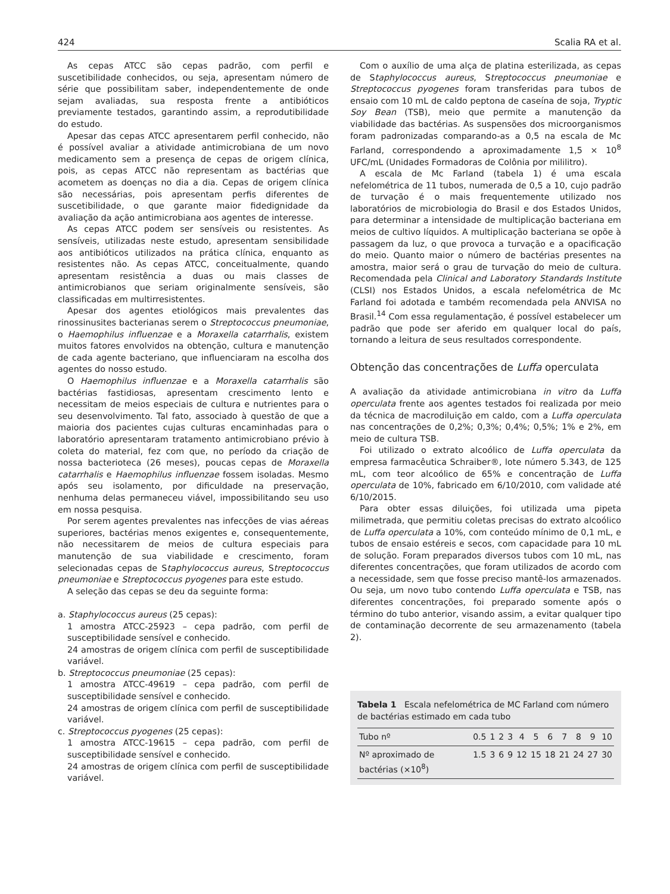424 Scalia RA et al.
As cepas ATCC são cepas padrão, com perfil e suscetibilidade conhecidos, ou seja, apresentam número de série que possibilitam saber, independentemente de onde sejam avaliadas, sua resposta frente a antibióticos previamente testados, garantindo assim, a reprodutibilidade do estudo.
Apesar das cepas ATCC apresentarem perfil conhecido, não é possível avaliar a atividade antimicrobiana de um novo medicamento sem a presença de cepas de origem clínica, pois, as cepas ATCC não representam as bactérias que acometem as doenças no dia a dia. Cepas de origem clínica são necessárias, pois apresentam perfis diferentes de suscetibilidade, o que garante maior fidedignidade da avaliação da ação antimicrobiana aos agentes de interesse.
As cepas ATCC podem ser sensíveis ou resistentes. As sensíveis, utilizadas neste estudo, apresentam sensibilidade aos antibióticos utilizados na prática clínica, enquanto as resistentes não. As cepas ATCC, conceitualmente, quando apresentam resistência a duas ou mais classes de antimicrobianos que seriam originalmente sensíveis, são classificadas em multirresistentes.
Apesar dos agentes etiológicos mais prevalentes das rinossinusites bacterianas serem o Streptococcus pneumoniae, o Haemophilus influenzae e a Moraxella catarrhalis, existem muitos fatores envolvidos na obtenção, cultura e manutenção de cada agente bacteriano, que influenciaram na escolha dos agentes do nosso estudo.
O Haemophilus influenzae e a Moraxella catarrhalis são bactérias fastidiosas, apresentam crescimento lento e necessitam de meios especiais de cultura e nutrientes para o seu desenvolvimento. Tal fato, associado à questão de que a maioria dos pacientes cujas culturas encaminhadas para o laboratório apresentaram tratamento antimicrobiano prévio à coleta do material, fez com que, no período da criação de nossa bacterioteca (26 meses), poucas cepas de Moraxella catarrhalis e Haemophilus influenzae fossem isoladas. Mesmo após seu isolamento, por dificuldade na preservação, nenhuma delas permaneceu viável, impossibilitando seu uso em nossa pesquisa.
Por serem agentes prevalentes nas infecções de vias aéreas superiores, bactérias menos exigentes e, consequentemente, não necessitarem de meios de cultura especiais para manutenção de sua viabilidade e crescimento, foram selecionadas cepas de Staphylococcus aureus, Streptococcus pneumoniae e Streptococcus pyogenes para este estudo.
A seleção das cepas se deu da seguinte forma:
a. Staphylococcus aureus (25 cepas):
1 amostra ATCC-25923 – cepa padrão, com perfil de susceptibilidade sensível e conhecido.
24 amostras de origem clínica com perfil de susceptibilidade variável.
b. Streptococcus pneumoniae (25 cepas):
1 amostra ATCC-49619 – cepa padrão, com perfil de susceptibilidade sensível e conhecido.
24 amostras de origem clínica com perfil de susceptibilidade variável.
c. Streptococcus pyogenes (25 cepas):
1 amostra ATCC-19615 – cepa padrão, com perfil de susceptibilidade sensível e conhecido.
24 amostras de origem clínica com perfil de susceptibilidade variável.
Com o auxílio de uma alça de platina esterilizada, as cepas de Staphylococcus aureus, Streptococcus pneumoniae e Streptococcus pyogenes foram transferidas para tubos de ensaio com 10 mL de caldo peptona de caseína de soja, Tryptic Soy Bean (TSB), meio que permite a manutenção da viabilidade das bactérias. As suspensões dos microorganismos foram padronizadas comparando-as a 0,5 na escala de Mc Farland, correspondendo a aproximadamente 1,5 × 10<sup>8</sup> UFC/mL (Unidades Formadoras de Colônia por mililitro).
A escala de Mc Farland (tabela 1) é uma escala nefelométrica de 11 tubos, numerada de 0,5 a 10, cujo padrão de turvação é o mais frequentemente utilizado nos laboratórios de microbiologia do Brasil e dos Estados Unidos, para determinar a intensidade de multiplicação bacteriana em meios de cultivo líquidos. A multiplicação bacteriana se opõe à passagem da luz, o que provoca a turvação e a opacificação do meio. Quanto maior o número de bactérias presentes na amostra, maior será o grau de turvação do meio de cultura. Recomendada pela Clinical and Laboratory Standards Institute (CLSI) nos Estados Unidos, a escala nefelométrica de Mc Farland foi adotada e também recomendada pela ANVISA no Brasil.<sup>14</sup> Com essa regulamentação, é possível estabelecer um padrão que pode ser aferido em qualquer local do país, tornando a leitura de seus resultados correspondente.
Obtenção das concentrações de Luffa operculata
A avaliação da atividade antimicrobiana in vitro da Luffa operculata frente aos agentes testados foi realizada por meio da técnica de macrodiluição em caldo, com a Luffa operculata nas concentrações de 0,2%; 0,3%; 0,4%; 0,5%; 1% e 2%, em meio de cultura TSB.
Foi utilizado o extrato alcoólico de Luffa operculata da empresa farmacêutica Schraiber®, lote número 5.343, de 125 mL, com teor alcoólico de 65% e concentração de Luffa operculata de 10%, fabricado em 6/10/2010, com validade até 6/10/2015.
Para obter essas diluições, foi utilizada uma pipeta milimetrada, que permitiu coletas precisas do extrato alcoólico de Luffa operculata a 10%, com conteúdo mínimo de 0,1 mL, e tubos de ensaio estéreis e secos, com capacidade para 10 mL de solução. Foram preparados diversos tubos com 10 mL, nas diferentes concentrações, que foram utilizados de acordo com a necessidade, sem que fosse preciso mantê-los armazenados. Ou seja, um novo tubo contendo Luffa operculata e TSB, nas diferentes concentrações, foi preparado somente após o término do tubo anterior, visando assim, a evitar qualquer tipo de contaminação decorrente de seu armazenamento (tabela 2).
Tabela 1 Escala nefelométrica de MC Farland com número de bactérias estimado em cada tubo
| Tubo nº | 0.5 | 1 | 2 | 3 | 4 | 5 | 6 | 7 | 8 | 9 | 10 |
| Nº aproximado de bactérias (×10<sup>8</sup>) | 1.5 | 3 | 6 | 9 | 12 | 15 | 18 | 21 | 24 | 27 | 30 |